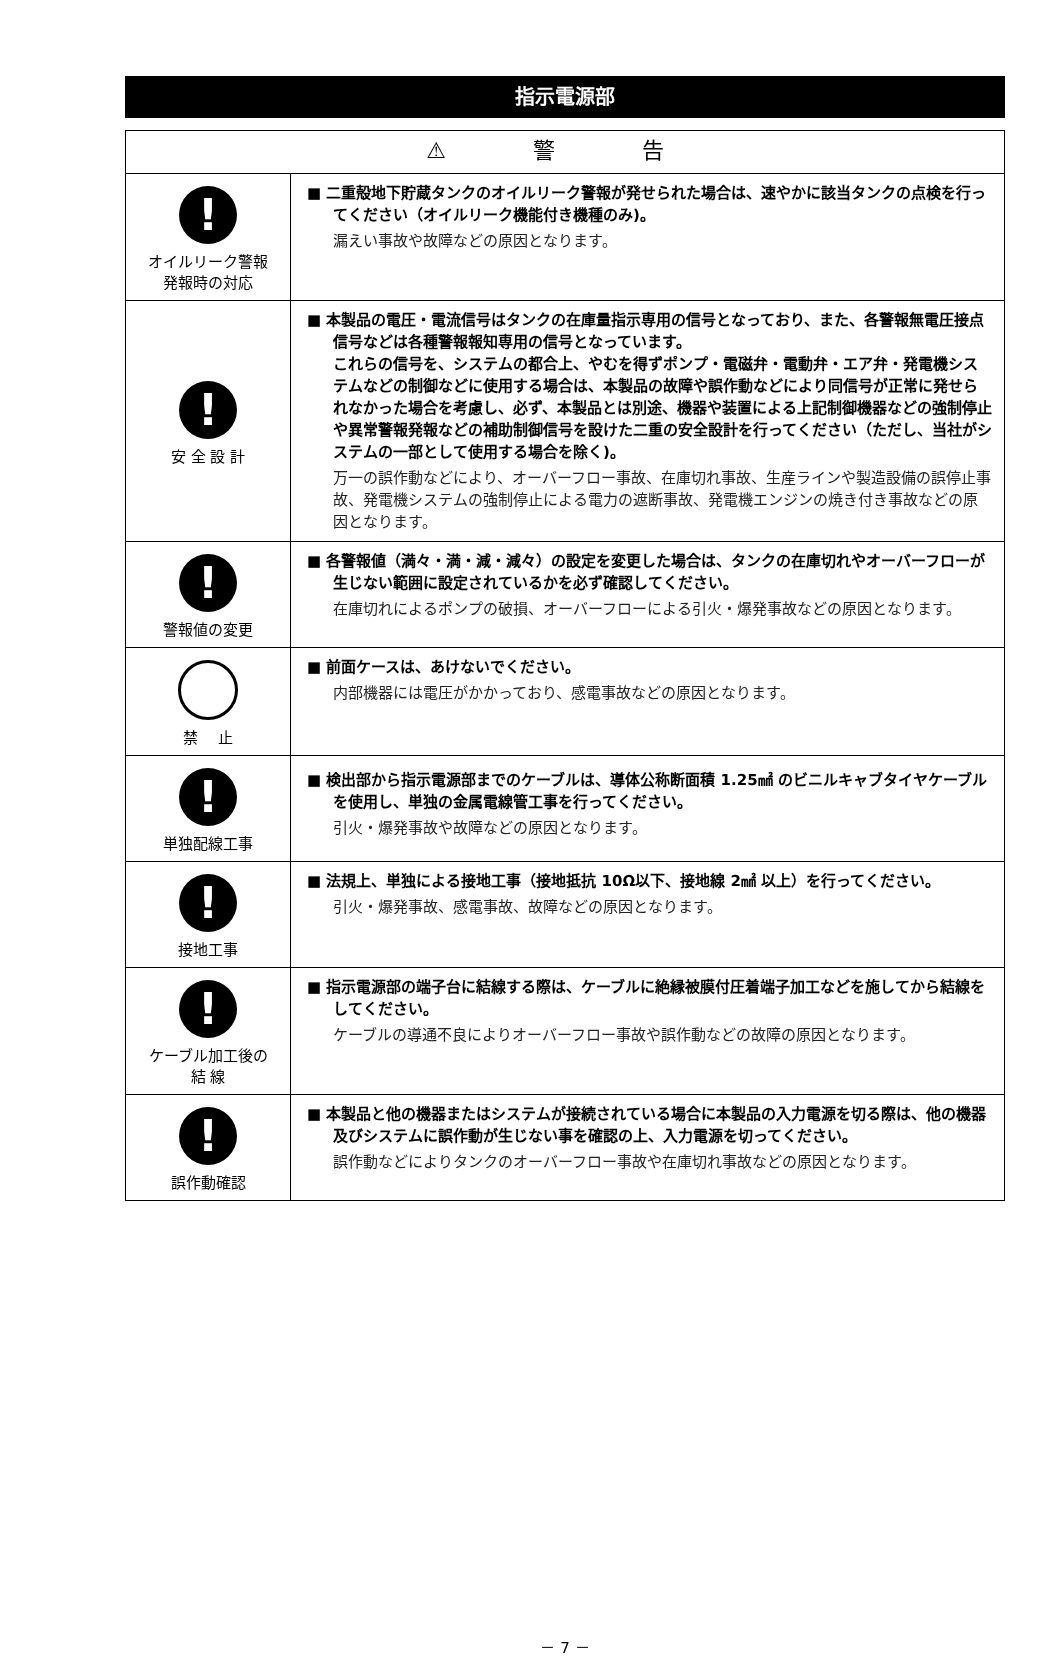指示電源部
| ⚠ 警 告 | |
| --- | --- |
| ! オイルリーク警報 発報時の対応 | ■ 二重殻地下貯蔵タンクのオイルリーク警報が発せられた場合は、速やかに該当タンクの点検を行ってください（オイルリーク機能付き機種のみ)。 漏えい事故や故障などの原因となります。 |
| ! 安 全 設 計 | ■ 本製品の電圧・電流信号はタンクの在庫量指示専用の信号となっており、また、各警報無電圧接点信号などは各種警報報知専用の信号となっています。 これらの信号を、システムの都合上、やむを得ずポンプ・電磁弁・電動弁・エア弁・発電機システムなどの制御などに使用する場合は、本製品の故障や誤作動などにより同信号が正常に発せられなかった場合を考慮し、必ず、本製品とは別途、機器や装置による上記制御機器などの強制停止や異常警報発報などの補助制御信号を設けた二重の安全設計を行ってください（ただし、当社がシステムの一部として使用する場合を除く)。 万一の誤作動などにより、オーバーフロー事故、在庫切れ事故、生産ラインや製造設備の誤停止事故、発電機システムの強制停止による電力の遮断事故、発電機エンジンの焼き付き事故などの原因となります。 |
| ! 警報値の変更 | ■ 各警報値（満々・満・減・減々）の設定を変更した場合は、タンクの在庫切れやオーバーフローが生じない範囲に設定されているかを必ず確認してください。 在庫切れによるポンプの破損、オーバーフローによる引火・爆発事故などの原因となります。 |
| 禁 止 | ■ 前面ケースは、あけないでください。 内部機器には電圧がかかっており、感電事故などの原因となります。 |
| ! 単独配線工事 | ■ 検出部から指示電源部までのケーブルは、導体公称断面積 1.25㎟のビニルキャブタイヤケーブルを使用し、単独の金属電線管工事を行ってください。 引火・爆発事故や故障などの原因となります。 |
| ! 接地工事 | ■ 法規上、単独による接地工事（接地抵抗 10Ω以下、接地線 2㎟ 以上）を行ってください。 引火・爆発事故、感電事故、故障などの原因となります。 |
| ! ケーブル加工後の 結 線 | ■ 指示電源部の端子台に結線する際は、ケーブルに絶縁被膜付圧着端子加工などを施してから結線をしてください。 ケーブルの導通不良によりオーバーフロー事故や誤作動などの故障の原因となります。 |
| ! 誤作動確認 | ■ 本製品と他の機器またはシステムが接続されている場合に本製品の入力電源を切る際は、他の機器及びシステムに誤作動が生じない事を確認の上、入力電源を切ってください。 誤作動などによりタンクのオーバーフロー事故や在庫切れ事故などの原因となります。 |
－ 7 －